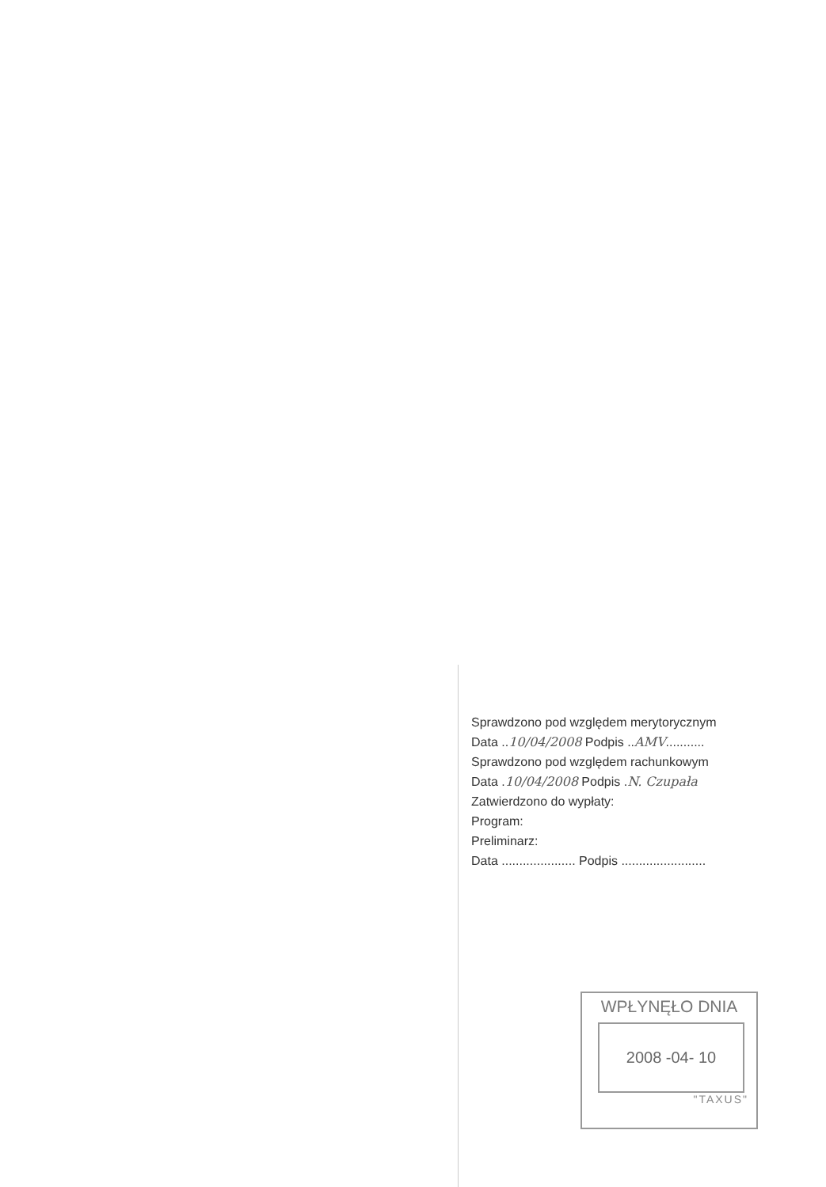Sprawdzono pod względem merytorycznym
Data ..10/04/2008 Podpis ..AMV...........
Sprawdzono pod względem rachunkowym
Data .10/04/2008 Podpis .N. Czupała
Zatwierdzono do wypłaty:
Program:
Preliminarz:
Data ..................... Podpis ........................
WPŁYNĘŁO DNIA
2008 -04- 10
"TAXUS"